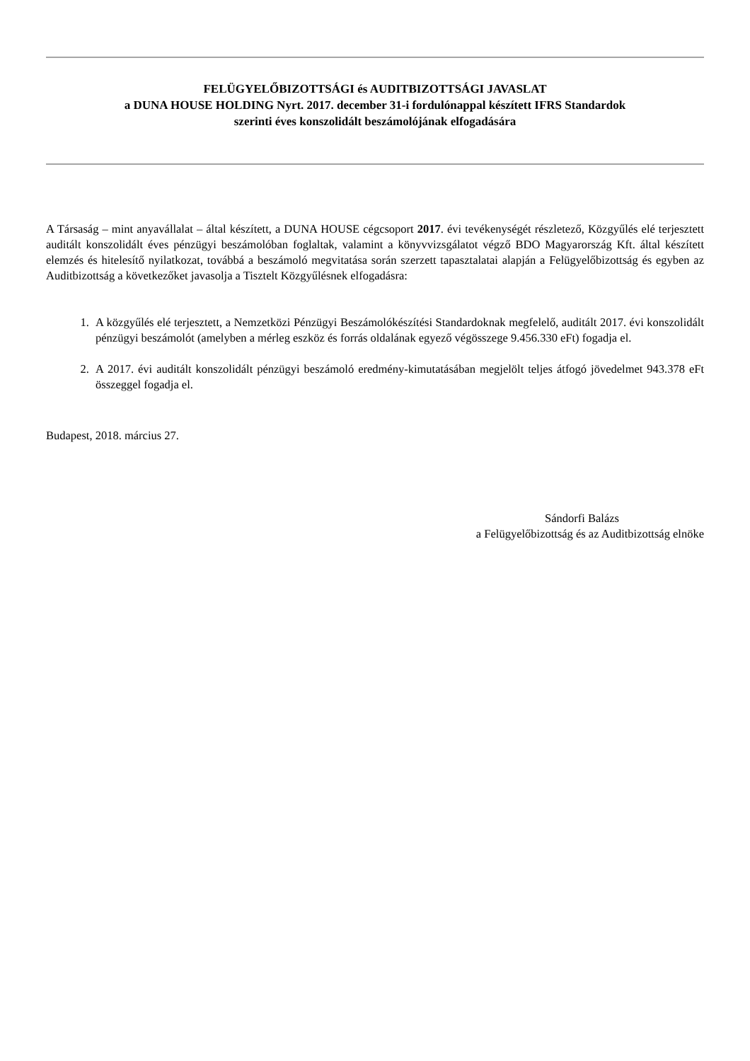FELÜGYELŐBIZOTTSÁGI és AUDITBIZOTTSÁGI JAVASLAT
a DUNA HOUSE HOLDING Nyrt. 2017. december 31-i fordulónappal készített IFRS Standardok
szerinti éves konszolidált beszámolójának elfogadására
A Társaság – mint anyavállalat – által készített, a DUNA HOUSE cégcsoport 2017. évi tevékenységét részletező, Közgyűlés elé terjesztett auditált konszolidált éves pénzügyi beszámolóban foglaltak, valamint a könyvvizsgálatot végző BDO Magyarország Kft. által készített elemzés és hitelesítő nyilatkozat, továbbá a beszámoló megvitatása során szerzett tapasztalatai alapján a Felügyelőbizottság és egyben az Auditbizottság a következőket javasolja a Tisztelt Közgyűlésnek elfogadásra:
1. A közgyűlés elé terjesztett, a Nemzetközi Pénzügyi Beszámolókészítési Standardoknak megfelelő, auditált 2017. évi konszolidált pénzügyi beszámolót (amelyben a mérleg eszköz és forrás oldalának egyező végösszege 9.456.330 eFt) fogadja el.
2. A 2017. évi auditált konszolidált pénzügyi beszámoló eredmény-kimutatásában megjelölt teljes átfogó jövedelmet 943.378 eFt összeggel fogadja el.
Budapest, 2018. március 27.
Sándorfi Balázs
a Felügyelőbizottság és az Auditbizottság elnöke